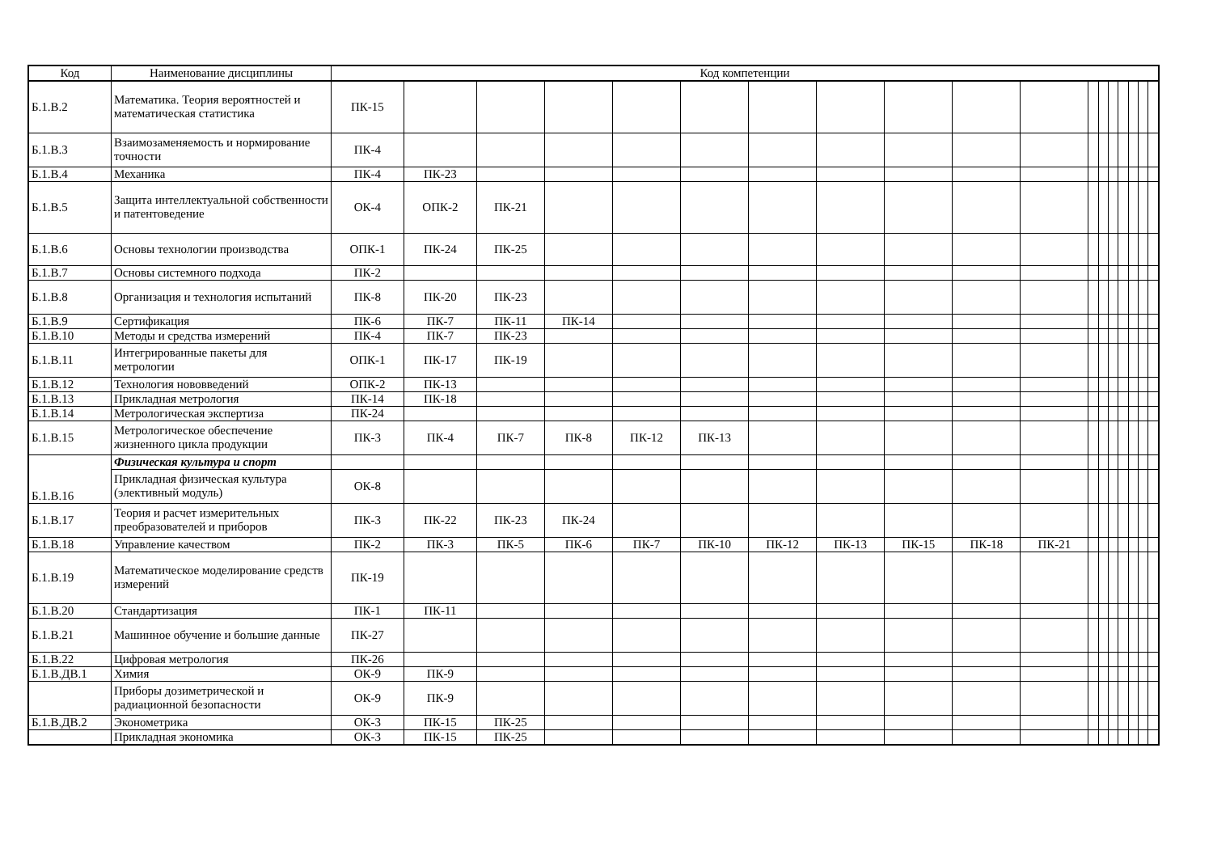| Код | Наименование дисциплины | Код компетенции | | | | | | | | | | | | | | | | | |
| --- | --- | --- | --- | --- | --- | --- | --- | --- | --- | --- | --- | --- | --- | --- | --- | --- | --- | --- | --- |
| Б.1.В.2 | Математика. Теория вероятностей и математическая статистика | ПК-15 | | | | | | | | | | | | | | | | | |
| Б.1.В.3 | Взаимозаменяемость и нормирование точности | ПК-4 | | | | | | | | | | | | | | | | | |
| Б.1.В.4 | Механика | ПК-4 | ПК-23 | | | | | | | | | | | | | | | | |
| Б.1.В.5 | Защита интеллектуальной собственности и патентоведение | ОК-4 | ОПК-2 | ПК-21 | | | | | | | | | | | | | | | |
| Б.1.В.6 | Основы технологии производства | ОПК-1 | ПК-24 | ПК-25 | | | | | | | | | | | | | | | |
| Б.1.В.7 | Основы системного подхода | ПК-2 | | | | | | | | | | | | | | | | | |
| Б.1.В.8 | Организация и технология испытаний | ПК-8 | ПК-20 | ПК-23 | | | | | | | | | | | | | | | |
| Б.1.В.9 | Сертификация | ПК-6 | ПК-7 | ПК-11 | ПК-14 | | | | | | | | | | | | | | |
| Б.1.В.10 | Методы и средства измерений | ПК-4 | ПК-7 | ПК-23 | | | | | | | | | | | | | | | |
| Б.1.В.11 | Интегрированные пакеты для метрологии | ОПК-1 | ПК-17 | ПК-19 | | | | | | | | | | | | | | | |
| Б.1.В.12 | Технология нововведений | ОПК-2 | ПК-13 | | | | | | | | | | | | | | | | |
| Б.1.В.13 | Прикладная метрология | ПК-14 | ПК-18 | | | | | | | | | | | | | | | | |
| Б.1.В.14 | Метрологическая экспертиза | ПК-24 | | | | | | | | | | | | | | | | | |
| Б.1.В.15 | Метрологическое обеспечение жизненного цикла продукции | ПК-3 | ПК-4 | ПК-7 | ПК-8 | ПК-12 | ПК-13 | | | | | | | | | | | | |
| Б.1.В.16 | Физическая культура и спорт | | | | | | | | | | | | | | | | | | |
| | Прикладная физическая культура (элективный модуль) | ОК-8 | | | | | | | | | | | | | | | | | |
| Б.1.В.17 | Теория и расчет измерительных преобразователей и приборов | ПК-3 | ПК-22 | ПК-23 | ПК-24 | | | | | | | | | | | | | | |
| Б.1.В.18 | Управление качеством | ПК-2 | ПК-3 | ПК-5 | ПК-6 | ПК-7 | ПК-10 | ПК-12 | ПК-13 | ПК-15 | ПК-18 | ПК-21 | | | | | | | |
| Б.1.В.19 | Математическое моделирование средств измерений | ПК-19 | | | | | | | | | | | | | | | | | |
| Б.1.В.20 | Стандартизация | ПК-1 | ПК-11 | | | | | | | | | | | | | | | | |
| Б.1.В.21 | Машинное обучение и большие данные | ПК-27 | | | | | | | | | | | | | | | | | |
| Б.1.В.22 | Цифровая метрология | ПК-26 | | | | | | | | | | | | | | | | | |
| Б.1.В.ДВ.1 | Химия | ОК-9 | ПК-9 | | | | | | | | | | | | | | | | |
| | Приборы дозиметрической и радиационной безопасности | ОК-9 | ПК-9 | | | | | | | | | | | | | | | | |
| Б.1.В.ДВ.2 | Эконометрика | ОК-3 | ПК-15 | ПК-25 | | | | | | | | | | | | | | | |
| | Прикладная экономика | ОК-3 | ПК-15 | ПК-25 | | | | | | | | | | | | | | | |